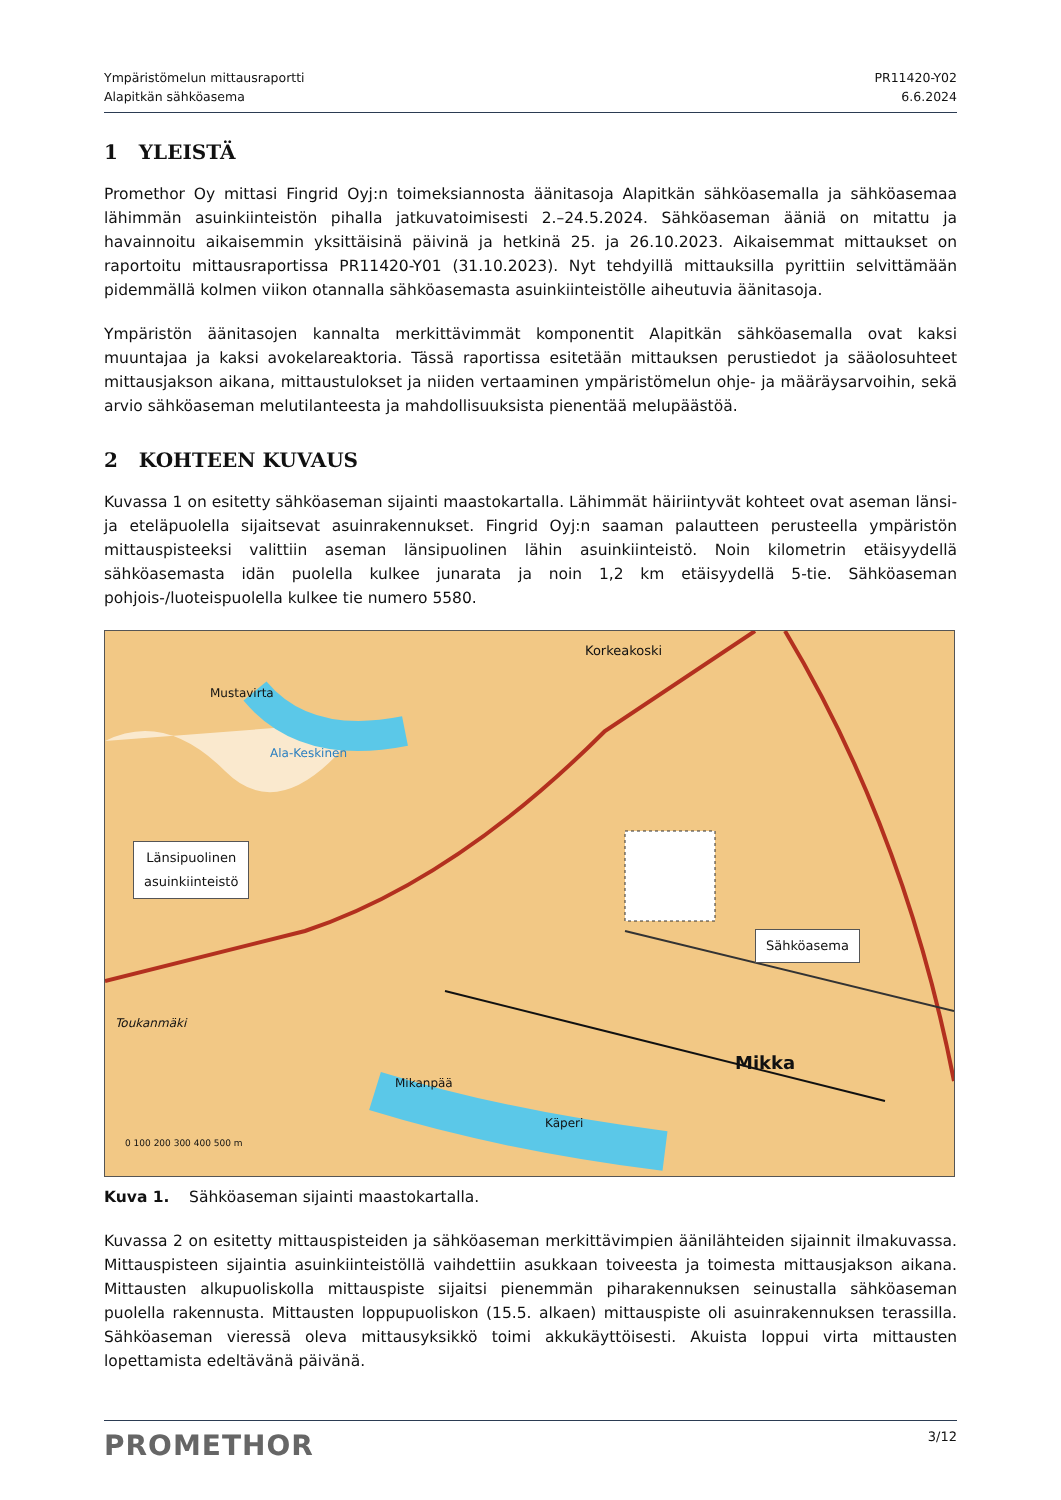Ympäristömelun mittausraportti
Alapitkän sähköasema
PR11420-Y02
6.6.2024
1 YLEISTÄ
Promethor Oy mittasi Fingrid Oyj:n toimeksiannosta äänitasoja Alapitkän sähköasemalla ja sähköasemaa lähimmän asuinkiinteistön pihalla jatkuvatoimisesti 2.–24.5.2024. Sähköaseman ääniä on mitattu ja havainnoitu aikaisemmin yksittäisinä päivinä ja hetkinä 25. ja 26.10.2023. Aikaisemmat mittaukset on raportoitu mittausraportissa PR11420-Y01 (31.10.2023). Nyt tehdyillä mittauksilla pyrittiin selvittämään pidemmällä kolmen viikon otannalla sähköasemasta asuinkiinteistölle aiheutuvia äänitasoja.
Ympäristön äänitasojen kannalta merkittävimmät komponentit Alapitkän sähköasemalla ovat kaksi muuntajaa ja kaksi avokelareaktoria. Tässä raportissa esitetään mittauksen perustiedot ja sääolosuhteet mittausjakson aikana, mittaustulokset ja niiden vertaaminen ympäristömelun ohje- ja määräysarvoihin, sekä arvio sähköaseman melutilanteesta ja mahdollisuuksista pienentää melupäästöä.
2 KOHTEEN KUVAUS
Kuvassa 1 on esitetty sähköaseman sijainti maastokartalla. Lähimmät häiriintyvät kohteet ovat aseman länsi- ja eteläpuolella sijaitsevat asuinrakennukset. Fingrid Oyj:n saaman palautteen perusteella ympäristön mittauspisteeksi valittiin aseman länsipuolinen lähin asuinkiinteistö. Noin kilometrin etäisyydellä sähköasemasta idän puolella kulkee junarata ja noin 1,2 km etäisyydellä 5-tie. Sähköaseman pohjois-/luoteispuolella kulkee tie numero 5580.
Länsipuolinen
asuinkiinteistö
Sähköasema
Korkeakoski
Mustavirta
Ala-Keskinen
Mikanpää
Mikka
Käperi
Toukanmäki
0 100 200 300 400 500 m
Kuva 1. Sähköaseman sijainti maastokartalla.
Kuvassa 2 on esitetty mittauspisteiden ja sähköaseman merkittävimpien äänilähteiden sijainnit ilmakuvassa. Mittauspisteen sijaintia asuinkiinteistöllä vaihdettiin asukkaan toiveesta ja toimesta mittausjakson aikana. Mittausten alkupuoliskolla mittauspiste sijaitsi pienemmän piharakennuksen seinustalla sähköaseman puolella rakennusta. Mittausten loppupuoliskon (15.5. alkaen) mittauspiste oli asuinrakennuksen terassilla. Sähköaseman vieressä oleva mittausyksikkö toimi akkukäyttöisesti. Akuista loppui virta mittausten lopettamista edeltävänä päivänä.
PROMETHOR
3/12